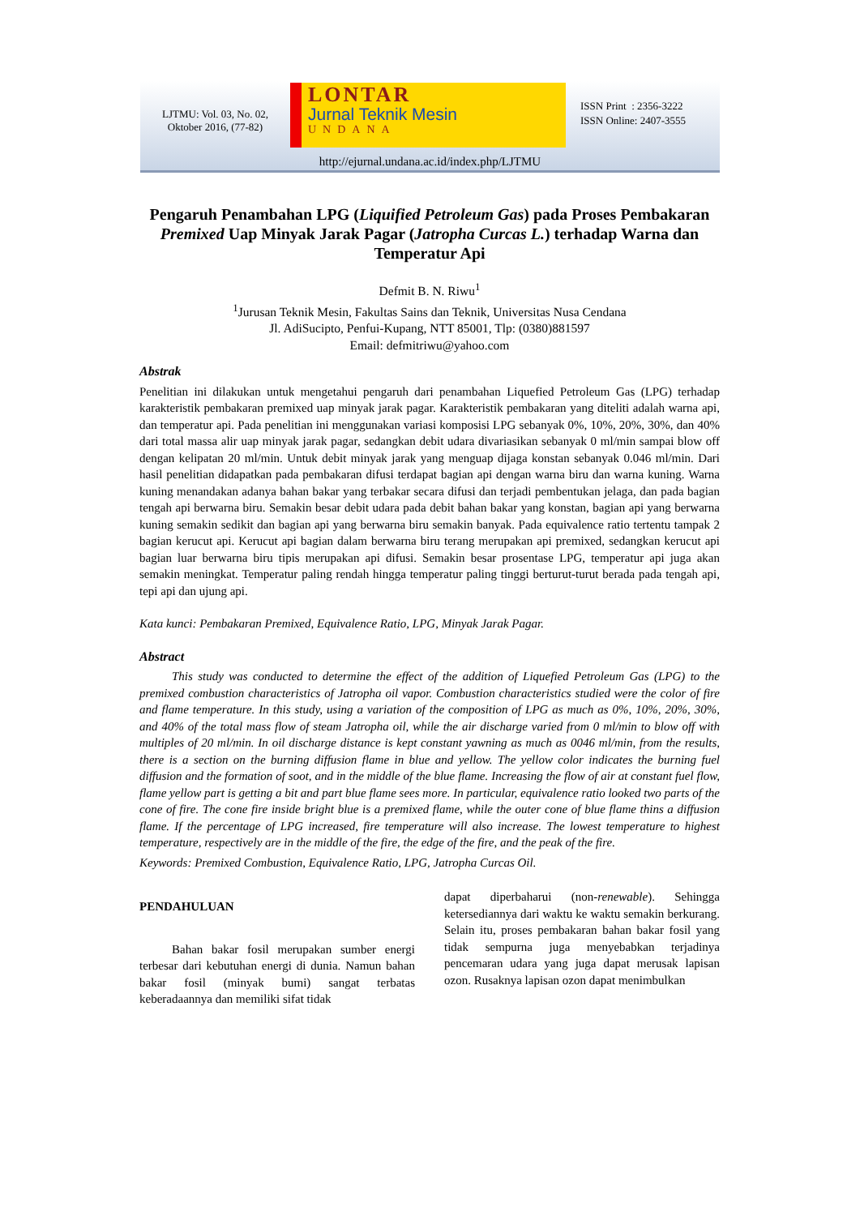LJTMU: Vol. 03, No. 02,
Oktober 2016, (77-82)
LONTAR
Jurnal Teknik Mesin
UNDANA
ISSN Print : 2356-3222
ISSN Online: 2407-3555
http://ejurnal.undana.ac.id/index.php/LJTMU
Pengaruh Penambahan LPG (Liquified Petroleum Gas) pada Proses Pembakaran Premixed Uap Minyak Jarak Pagar (Jatropha Curcas L.) terhadap Warna dan Temperatur Api
Defmit B. N. Riwu<sup>1</sup>
<sup>1</sup> Jurusan Teknik Mesin, Fakultas Sains dan Teknik, Universitas Nusa Cendana
Jl. AdiSucipto, Penfui-Kupang, NTT 85001, Tlp: (0380)881597
Email: defmitriwu@yahoo.com
Abstrak
Penelitian ini dilakukan untuk mengetahui pengaruh dari penambahan Liquefied Petroleum Gas (LPG) terhadap karakteristik pembakaran premixed uap minyak jarak pagar. Karakteristik pembakaran yang diteliti adalah warna api, dan temperatur api. Pada penelitian ini menggunakan variasi komposisi LPG sebanyak 0%, 10%, 20%, 30%, dan 40% dari total massa alir uap minyak jarak pagar, sedangkan debit udara divariasikan sebanyak 0 ml/min sampai blow off dengan kelipatan 20 ml/min. Untuk debit minyak jarak yang menguap dijaga konstan sebanyak 0.046 ml/min. Dari hasil penelitian didapatkan pada pembakaran difusi terdapat bagian api dengan warna biru dan warna kuning. Warna kuning menandakan adanya bahan bakar yang terbakar secara difusi dan terjadi pembentukan jelaga, dan pada bagian tengah api berwarna biru. Semakin besar debit udara pada debit bahan bakar yang konstan, bagian api yang berwarna kuning semakin sedikit dan bagian api yang berwarna biru semakin banyak. Pada equivalence ratio tertentu tampak 2 bagian kerucut api. Kerucut api bagian dalam berwarna biru terang merupakan api premixed, sedangkan kerucut api bagian luar berwarna biru tipis merupakan api difusi. Semakin besar prosentase LPG, temperatur api juga akan semakin meningkat. Temperatur paling rendah hingga temperatur paling tinggi berturut-turut berada pada tengah api, tepi api dan ujung api.
Kata kunci: Pembakaran Premixed, Equivalence Ratio, LPG, Minyak Jarak Pagar.
Abstract
This study was conducted to determine the effect of the addition of Liquefied Petroleum Gas (LPG) to the premixed combustion characteristics of Jatropha oil vapor. Combustion characteristics studied were the color of fire and flame temperature. In this study, using a variation of the composition of LPG as much as 0%, 10%, 20%, 30%, and 40% of the total mass flow of steam Jatropha oil, while the air discharge varied from 0 ml/min to blow off with multiples of 20 ml/min. In oil discharge distance is kept constant yawning as much as 0046 ml/min, from the results, there is a section on the burning diffusion flame in blue and yellow. The yellow color indicates the burning fuel diffusion and the formation of soot, and in the middle of the blue flame. Increasing the flow of air at constant fuel flow, flame yellow part is getting a bit and part blue flame sees more. In particular, equivalence ratio looked two parts of the cone of fire. The cone fire inside bright blue is a premixed flame, while the outer cone of blue flame thins a diffusion flame. If the percentage of LPG increased, fire temperature will also increase. The lowest temperature to highest temperature, respectively are in the middle of the fire, the edge of the fire, and the peak of the fire.
Keywords: Premixed Combustion, Equivalence Ratio, LPG, Jatropha Curcas Oil.
PENDAHULUAN
Bahan bakar fosil merupakan sumber energi terbesar dari kebutuhan energi di dunia. Namun bahan bakar fosil (minyak bumi) sangat terbatas keberadaannya dan memiliki sifat tidak
dapat diperbaharui (non-renewable). Sehingga ketersediannya dari waktu ke waktu semakin berkurang. Selain itu, proses pembakaran bahan bakar fosil yang tidak sempurna juga menyebabkan terjadinya pencemaran udara yang juga dapat merusak lapisan ozon. Rusaknya lapisan ozon dapat menimbulkan